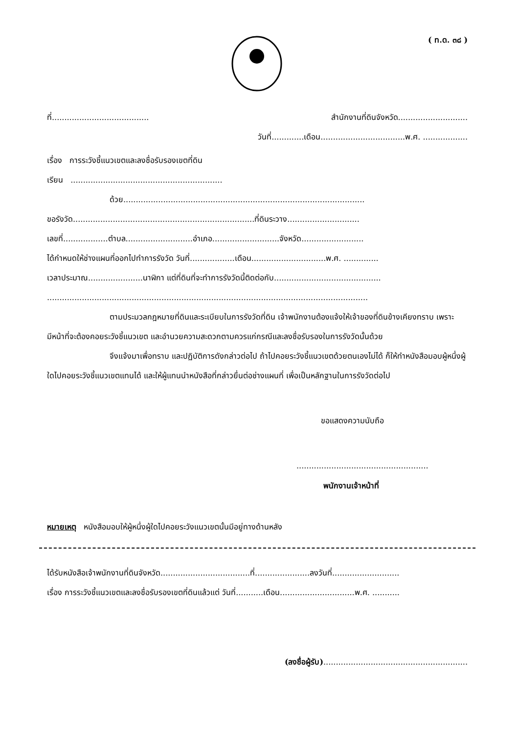( ท.ด. ๓๘ )
ที่....................................... สำนักงานที่ดินจังหวัด............................
วันที่.............เดือน..................................พ.ศ. ..................
เรื่อง การระวังชี้แนวเขตและลงชื่อรับรองเขตที่ดิน
เรียน .............................................................
ด้วย.................................................................................................
ขอรังวัด.........................................................................ที่ดินระวาง.............................
เลขที่..................ตำบล...........................อำเภอ...........................จังหวัด.........................
ได้กำหนดให้ช่างแผนที่ออกไปทำการรังวัด วันที่..................เดือน..............................พ.ศ. ..............
เวลาประมาณ......................นาฬิกา แต่ที่ดินที่จะทำการรังวัดนี้ติดต่อกับ...........................................
.................................................................................................................................
ตามประมวลกฎหมายที่ดินและระเบียบในการรังวัดที่ดิน เจ้าพนักงานต้องแจ้งให้เจ้าของที่ดินข้างเคียงทราบ เพราะมีหน้าที่จะต้องคอยระวังชี้แนวเขต และอำนวยความสะดวกตามควรแก่กรณีและลงชื่อรับรองในการรังวัดนั้นด้วย
จึงแจ้งมาเพื่อทราบ และปฏิบัติการดังกล่าวต่อไป ถ้าไปคอยระวังชี้แนวเขตด้วยตนเองไม่ได้ ก็ให้ทำหนังสือมอบผู้หนึ่งผู้ใดไปคอยระวังชี้แนวเขตแทนได้ และให้ผู้แทนนำหนังสือที่กล่าวยื่นต่อช่างแผนที่ เพื่อเป็นหลักฐานในการรังวัดต่อไป
ขอแสดงความนับถือ
.....................................................
พนักงานเจ้าหน้าที่
หมายเหตุ หนังสือมอบให้ผู้หนึ่งผู้ใดไปคอยระวังแนวเขตนั้นมีอยู่ทางด้านหลัง
ได้รับหนังสือเจ้าพนักงานที่ดินจังหวัด....................................ที่......................ลงวันที่...........................
เรื่อง การระวังชี้แนวเขตและลงชื่อรับรองเขตที่ดินแล้วแต่ วันที่...........เดือน..............................พ.ศ. ...........
(ลงชื่อผู้รับ)..........................................................